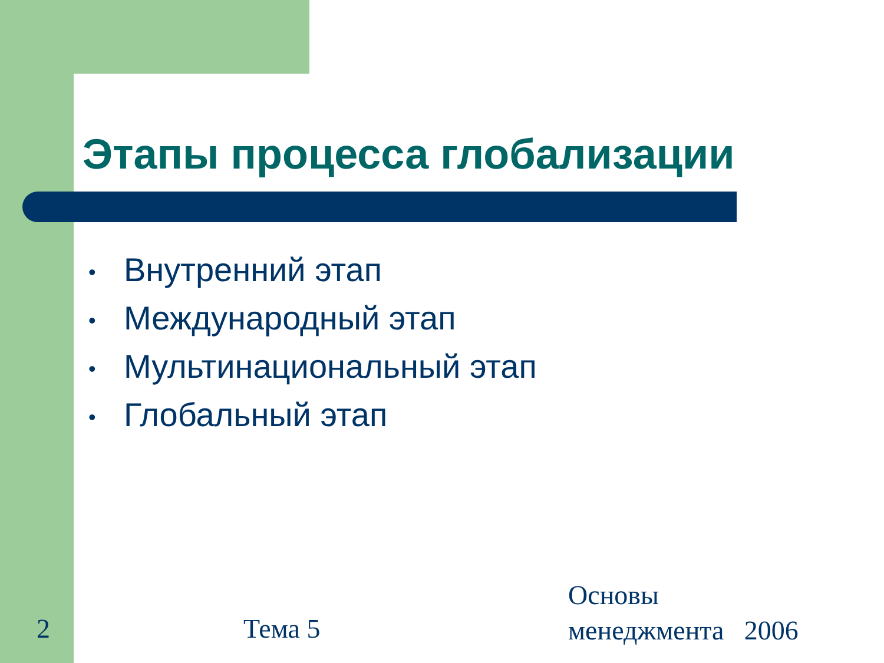Этапы процесса глобализации
• Внутренний этап
• Международный этап
• Мультинациональный этап
• Глобальный этап
2 Тема 5
Основы
менеджмента 2006